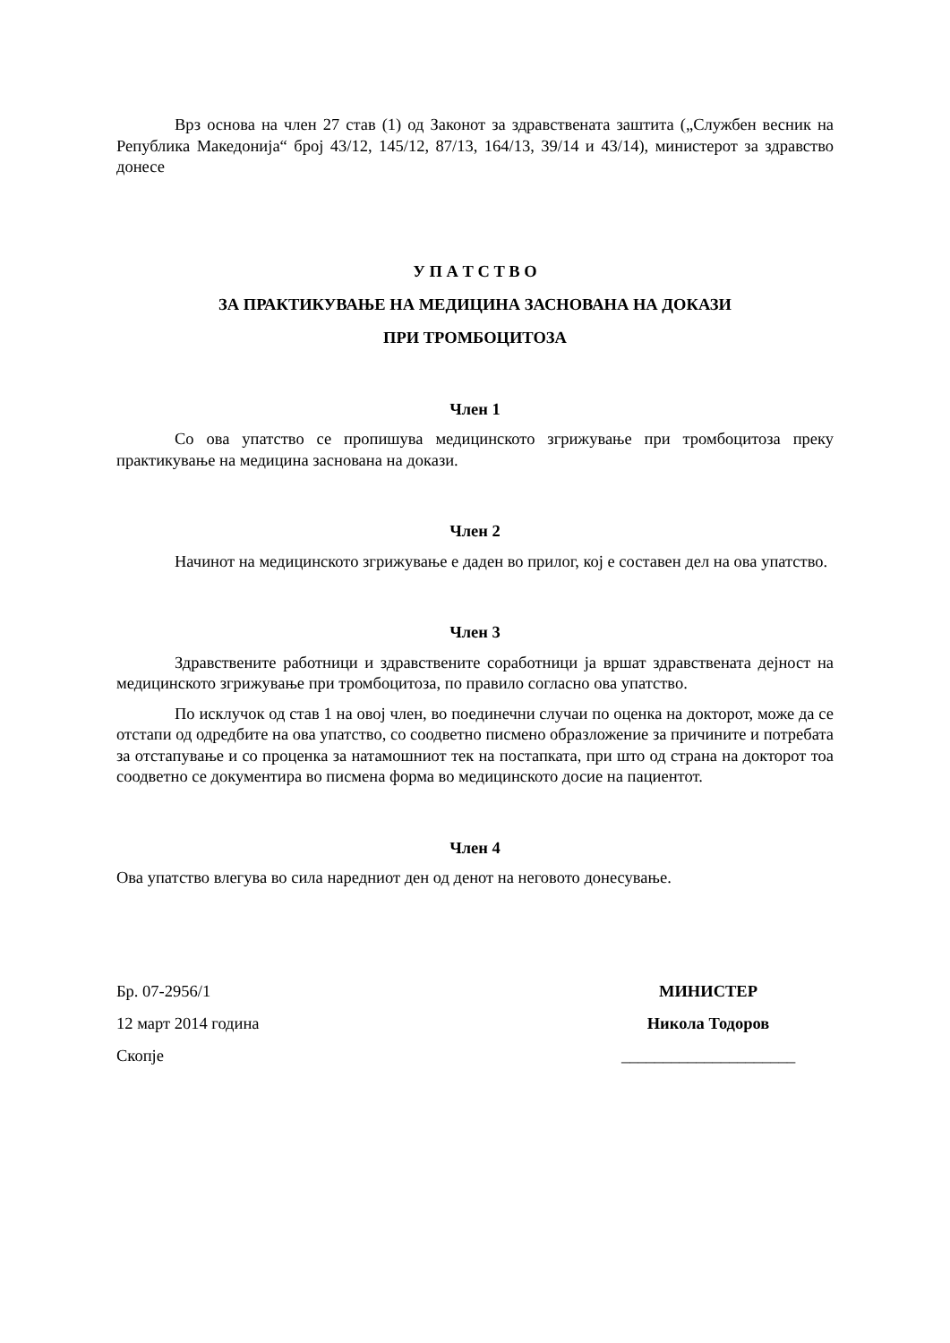Врз основа на член 27 став (1) од Законот за здравствената заштита („Службен весник на Република Македонија“ број 43/12, 145/12, 87/13, 164/13, 39/14 и 43/14), министерот за здравство донесе
У П А Т С Т В О
ЗА ПРАКТИКУВАЊЕ НА МЕДИЦИНА ЗАСНОВАНА НА ДОКАЗИ
ПРИ ТРОМБОЦИТОЗА
Член 1
Со ова упатство се пропишува медицинското згрижување при тромбоцитоза преку практикување на медицина заснована на докази.
Член 2
Начинот на медицинското згрижување е даден во прилог, кој е составен дел на ова упатство.
Член 3
Здравствените работници и здравствените соработници ја вршат здравствената дејност на медицинското згрижување при тромбоцитоза, по правило согласно ова упатство.
По исклучок од став 1 на овој член, во поединечни случаи по оценка на докторот, може да се отстапи од одредбите на ова упатство, со соодветно писмено образложение за причините и потребата за отстапување и со проценка за натамошниот тек на постапката, при што од страна на докторот тоа соодветно се документира во писмена форма во медицинското досие на пациентот.
Член 4
Ова упатство влегува во сила наредниот ден од денот на неговото донесување.
Бр. 07-2956/1
12 март 2014 година
Скопје
МИНИСТЕР
Никола Тодоров
_____________________